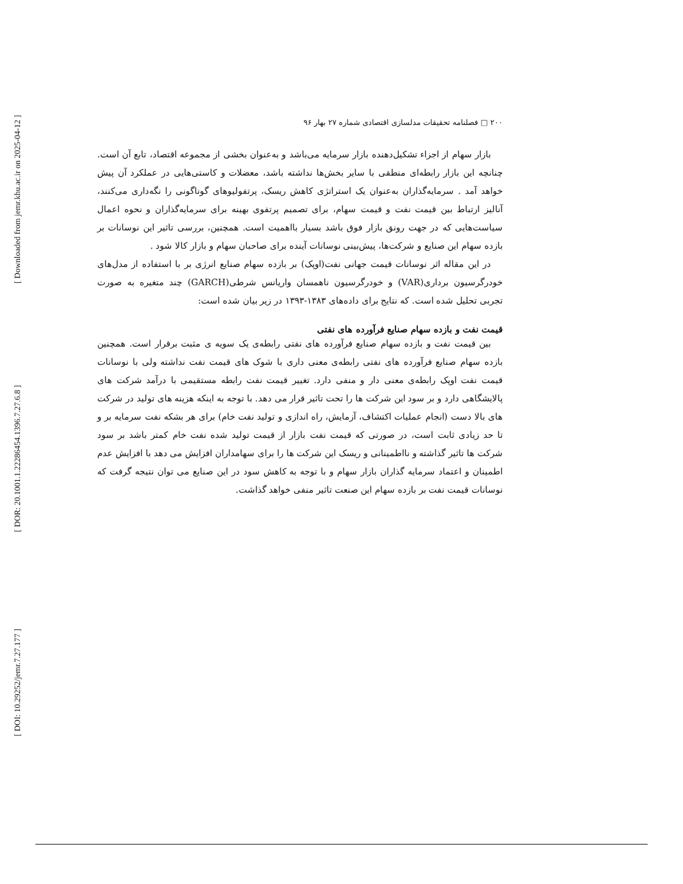[ Downloaded from jemr.khu.ac.ir on 2025-04-12 ]
[ DOR: 20.1001.1.22286454.1396.7.27.6.8 ]
[ DOI: 10.29252/jemr.7.27.177 ]
۲۰۰ □ فصلنامه تحقیقات مدلسازی اقتصادی شماره ۲۷ بهار ۹۶
بازار سهام از اجزاء تشکیل‌دهنده بازار سرمایه می‌باشد و به‌عنوان بخشی از مجموعه اقتصاد، تابع آن است. چنانچه این بازار رابطه‌ای منطقی با سایر بخش‌ها نداشته باشد، معضلات و کاستی‌هایی در عملکرد آن پیش خواهد آمد . سرمایه‌گذاران به‌عنوان یک استراتژی کاهش ریسک، پرتفولیوهای گوناگونی را نگه‌داری می‌کنند، آنالیز ارتباط بین قیمت نفت و قیمت سهام، برای تصمیم پرتفوی بهینه برای سرمایه‌گذاران و نحوه اعمال سیاست‌هایی که در جهت رونق بازار فوق باشد بسیار بااهمیت است. همچنین، بررسی تاثیر این نوسانات بر بازده سهام این صنایع و شرکت‌ها، پیش‌بینی نوسانات آینده برای صاحبان سهام و بازار کالا شود .
در این مقاله اثر نوسانات قیمت جهانی نفت(اوپک) بر بازده سهام صنایع انرژی بر با استفاده از مدل‌های خودرگرسیون برداری(VAR) و خودرگرسیون ناهمسان واریانس شرطی(GARCH) چند متغیره به صورت تجربی تحلیل شده است. که نتایج برای داده‌های ۱۳۸۳-۱۳۹۳ در زیر بیان شده است:
قیمت نفت و بازده سهام صنایع فرآورده های نفتی
بین قیمت نفت و بازده سهام صنایع فرآورده های نفتی رابطه‌ی یک سویه ی مثبت برقرار است. همچنین بازده سهام صنایع فرآورده های نفتی رابطه‌ی معنی داری با شوک های قیمت نفت نداشته ولی با نوسانات قیمت نفت اوپک رابطه‌ی معنی دار و منفی دارد. تغییر قیمت نفت رابطه مستقیمی با درآمد شرکت های پالایشگاهی دارد و بر سود این شرکت ها را تحت تاثیر قرار می دهد. با توجه به اینکه هزینه های تولید در شرکت های بالا دست (انجام عملیات اکتشاف، آزمایش، راه اندازی و تولید نفت خام) برای هر بشکه نفت سرمایه بر و تا حد زیادی ثابت است، در صورتی که قیمت نفت بازار از قیمت تولید شده نفت خام کمتر باشد بر سود شرکت ها تاثیر گذاشته و نااطمینانی و ریسک این شرکت ها را برای سهامداران افزایش می دهد با افزایش عدم اطمینان و اعتماد سرمایه گذاران بازار سهام و با توجه به کاهش سود در این صنایع می توان نتیجه گرفت که نوسانات قیمت نفت بر بازده سهام این صنعت تاثیر منفی خواهد گذاشت.